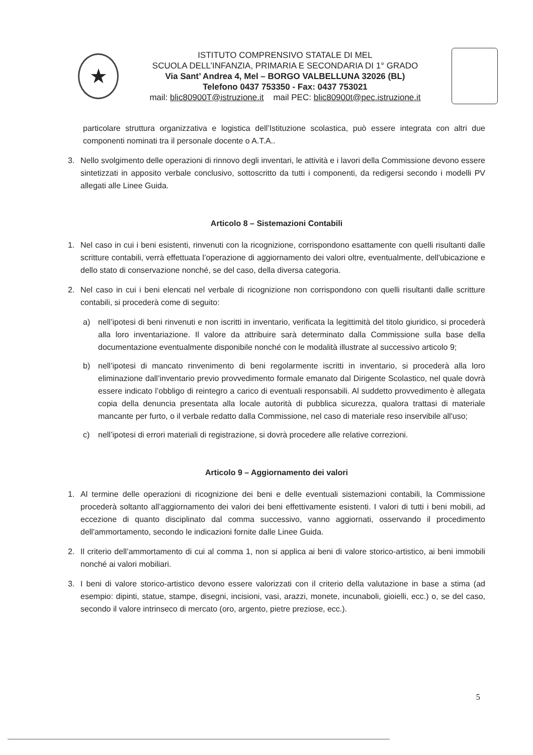★
ISTITUTO COMPRENSIVO STATALE DI MEL
SCUOLA DELL’INFANZIA, PRIMARIA E SECONDARIA DI 1° GRADO
Via Sant’ Andrea 4, Mel – BORGO VALBELLUNA 32026 (BL)
Telefono 0437 753350 - Fax: 0437 753021
mail: blic80900T@istruzione.it mail PEC: blic80900t@pec.istruzione.it
particolare struttura organizzativa e logistica dell’Istituzione scolastica, può essere integrata con altri due componenti nominati tra il personale docente o A.T.A..
3. Nello svolgimento delle operazioni di rinnovo degli inventari, le attività e i lavori della Commissione devono essere sintetizzati in apposito verbale conclusivo, sottoscritto da tutti i componenti, da redigersi secondo i modelli PV allegati alle Linee Guida.
Articolo 8 – Sistemazioni Contabili
1. Nel caso in cui i beni esistenti, rinvenuti con la ricognizione, corrispondono esattamente con quelli risultanti dalle scritture contabili, verrà effettuata l’operazione di aggiornamento dei valori oltre, eventualmente, dell'ubicazione e dello stato di conservazione nonché, se del caso, della diversa categoria.
2. Nel caso in cui i beni elencati nel verbale di ricognizione non corrispondono con quelli risultanti dalle scritture contabili, si procederà come di seguito:
a) nell’ipotesi di beni rinvenuti e non iscritti in inventario, verificata la legittimità del titolo giuridico, si procederà alla loro inventariazione. Il valore da attribuire sarà determinato dalla Commissione sulla base della documentazione eventualmente disponibile nonché con le modalità illustrate al successivo articolo 9;
b) nell’ipotesi di mancato rinvenimento di beni regolarmente iscritti in inventario, si procederà alla loro eliminazione dall’inventario previo provvedimento formale emanato dal Dirigente Scolastico, nel quale dovrà essere indicato l’obbligo di reintegro a carico di eventuali responsabili. Al suddetto provvedimento è allegata copia della denuncia presentata alla locale autorità di pubblica sicurezza, qualora trattasi di materiale mancante per furto, o il verbale redatto dalla Commissione, nel caso di materiale reso inservibile all'uso;
c) nell’ipotesi di errori materiali di registrazione, si dovrà procedere alle relative correzioni.
Articolo 9 – Aggiornamento dei valori
1. Al termine delle operazioni di ricognizione dei beni e delle eventuali sistemazioni contabili, la Commissione procederà soltanto all’aggiornamento dei valori dei beni effettivamente esistenti. I valori di tutti i beni mobili, ad eccezione di quanto disciplinato dal comma successivo, vanno aggiornati, osservando il procedimento dell'ammortamento, secondo le indicazioni fornite dalle Linee Guida.
2. Il criterio dell’ammortamento di cui al comma 1, non si applica ai beni di valore storico-artistico, ai beni immobili nonché ai valori mobiliari.
3. I beni di valore storico-artistico devono essere valorizzati con il criterio della valutazione in base a stima (ad esempio: dipinti, statue, stampe, disegni, incisioni, vasi, arazzi, monete, incunaboli, gioielli, ecc.) o, se del caso, secondo il valore intrinseco di mercato (oro, argento, pietre preziose, ecc.).
5